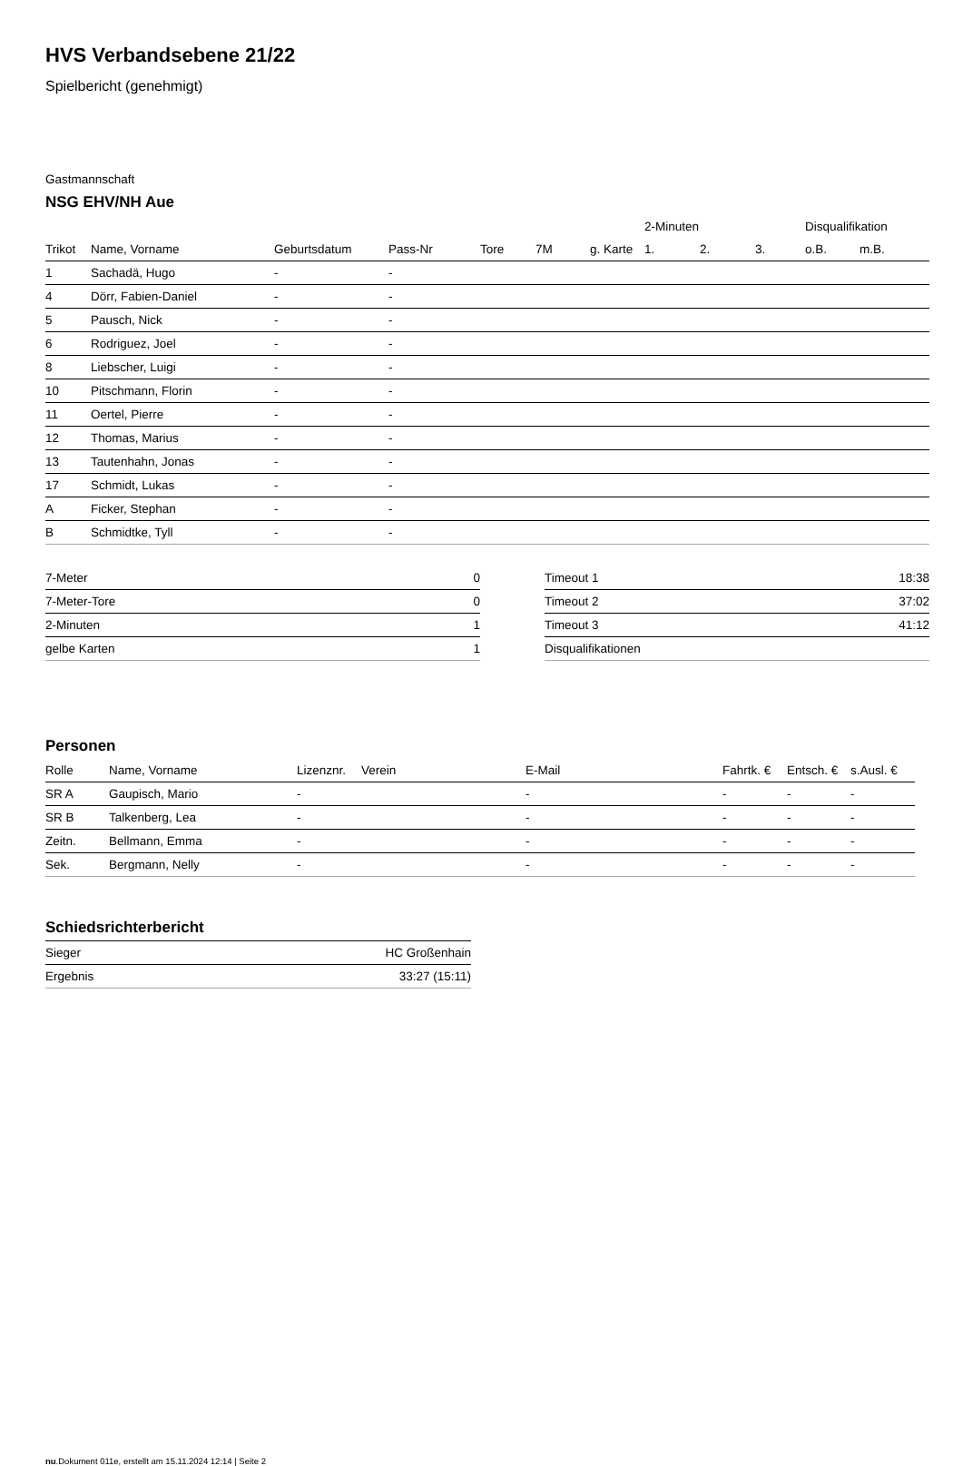HVS Verbandsebene 21/22
Spielbericht (genehmigt)
Gastmannschaft
NSG EHV/NH Aue
| | | | | | | | 2-Minuten | | | Disqualifikation | |
| --- | --- | --- | --- | --- | --- | --- | --- | --- | --- | --- | --- |
| Trikot | Name, Vorname | Geburtsdatum | Pass-Nr | Tore | 7M | g. Karte | 1. | 2. | 3. | o.B. | m.B. |
| 1 | Sachadä, Hugo | - | - | | | | | | | | |
| 4 | Dörr, Fabien-Daniel | - | - | | | | | | | | |
| 5 | Pausch, Nick | - | - | | | | | | | | |
| 6 | Rodriguez, Joel | - | - | | | | | | | | |
| 8 | Liebscher, Luigi | - | - | | | | | | | | |
| 10 | Pitschmann, Florin | - | - | | | | | | | | |
| 11 | Oertel, Pierre | - | - | | | | | | | | |
| 12 | Thomas, Marius | - | - | | | | | | | | |
| 13 | Tautenhahn, Jonas | - | - | | | | | | | | |
| 17 | Schmidt, Lukas | - | - | | | | | | | | |
| A | Ficker, Stephan | - | - | | | | | | | | |
| B | Schmidtke, Tyll | - | - | | | | | | | | |
| 7-Meter | 0 |
| 7-Meter-Tore | 0 |
| 2-Minuten | 1 |
| gelbe Karten | 1 |
| Timeout 1 | 18:38 |
| Timeout 2 | 37:02 |
| Timeout 3 | 41:12 |
| Disqualifikationen | |
Personen
| Rolle | Name, Vorname | Lizenznr. | Verein | E-Mail | Fahrtk. € | Entsch. € | s.Ausl. € |
| --- | --- | --- | --- | --- | --- | --- | --- |
| SR A | Gaupisch, Mario | - | | - | - | - | - |
| SR B | Talkenberg, Lea | - | | - | - | - | - |
| Zeitn. | Bellmann, Emma | - | | - | - | - | - |
| Sek. | Bergmann, Nelly | - | | - | - | - | - |
Schiedsrichterbericht
| Sieger | HC Großenhain |
| Ergebnis | 33:27 (15:11) |
nu.Dokument 011e, erstellt am 15.11.2024 12:14 | Seite 2